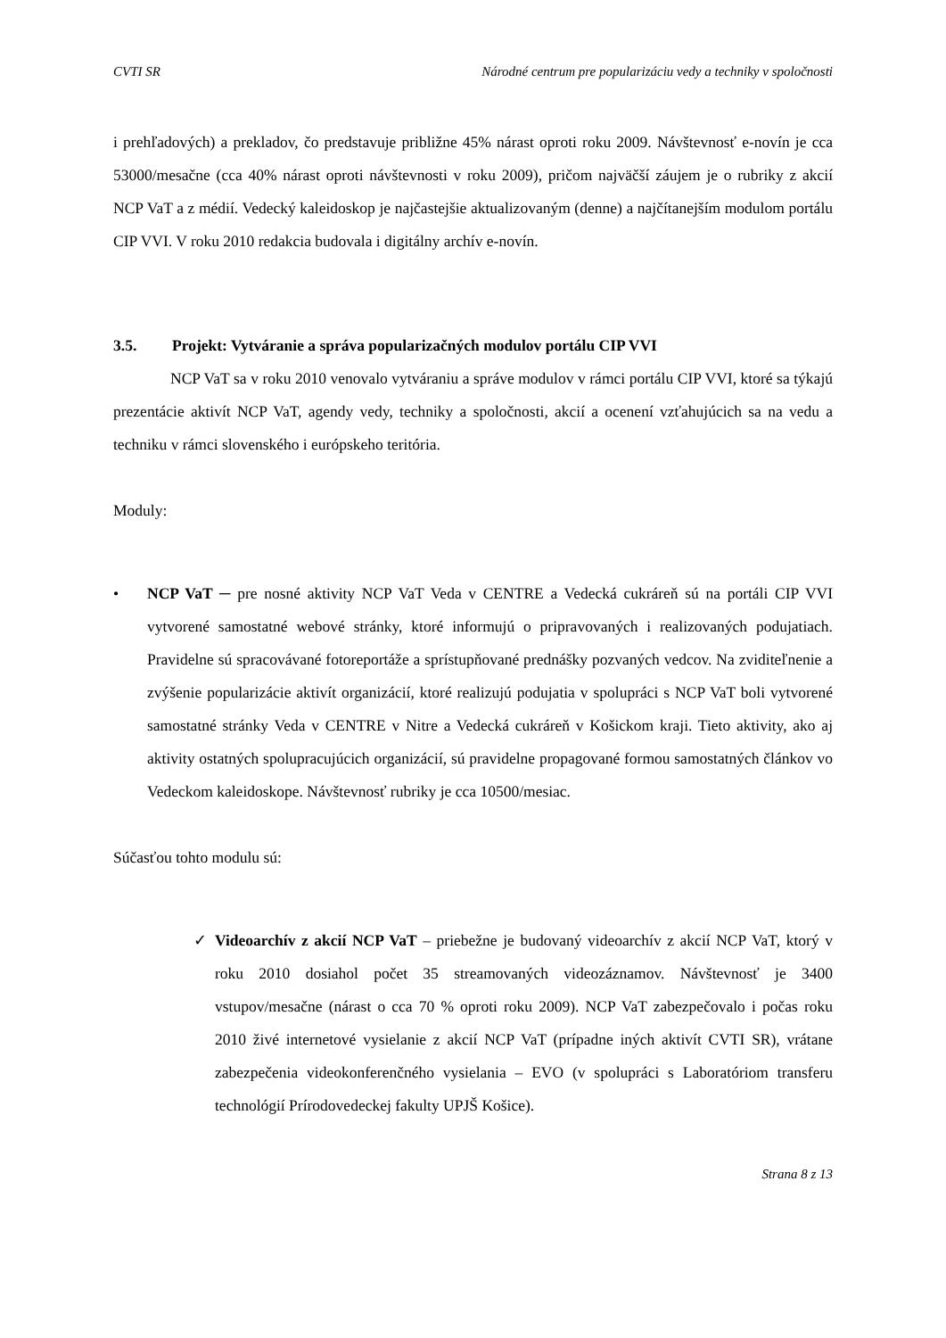CVTI SR Národné centrum pre popularizáciu vedy a techniky v spoločnosti
i prehľadových) a prekladov, čo predstavuje približne 45% nárast oproti roku 2009. Návštevnosť e-novín je cca 53000/mesačne (cca 40% nárast oproti návštevnosti v roku 2009), pričom najväčší záujem je o rubriky z akcií NCP VaT a z médií. Vedecký kaleidoskop je najčastejšie aktualizovaným (denne) a najčítanejším modulom portálu CIP VVI. V roku 2010 redakcia budovala i digitálny archív e-novín.
3.5. Projekt: Vytváranie a správa popularizačných modulov portálu CIP VVI
NCP VaT sa v roku 2010 venovalo vytváraniu a správe modulov v rámci portálu CIP VVI, ktoré sa týkajú prezentácie aktivít NCP VaT, agendy vedy, techniky a spoločnosti, akcií a ocenení vzťahujúcich sa na vedu a techniku v rámci slovenského i európskeho teritória.
Moduly:
• NCP VaT ─ pre nosné aktivity NCP VaT Veda v CENTRE a Vedecká cukráreň sú na portáli CIP VVI vytvorené samostatné webové stránky, ktoré informujú o pripravovaných i realizovaných podujatiach. Pravidelne sú spracovávané fotoreportáže a sprístupňované prednášky pozvaných vedcov. Na zviditeľnenie a zvýšenie popularizácie aktivít organizácií, ktoré realizujú podujatia v spolupráci s NCP VaT boli vytvorené samostatné stránky Veda v CENTRE v Nitre a Vedecká cukráreň v Košickom kraji. Tieto aktivity, ako aj aktivity ostatných spolupracujúcich organizácií, sú pravidelne propagované formou samostatných článkov vo Vedeckom kaleidoskope. Návštevnosť rubriky je cca 10500/mesiac.
Súčasťou tohto modulu sú:
✓ Videoarchív z akcií NCP VaT – priebežne je budovaný videoarchív z akcií NCP VaT, ktorý v roku 2010 dosiahol počet 35 streamovaných videozáznamov. Návštevnosť je 3400 vstupov/mesačne (nárast o cca 70 % oproti roku 2009). NCP VaT zabezpečovalo i počas roku 2010 živé internetové vysielanie z akcií NCP VaT (prípadne iných aktivít CVTI SR), vrátane zabezpečenia videokonferenčného vysielania – EVO (v spolupráci s Laboratóriom transferu technológií Prírodovedeckej fakulty UPJŠ Košice).
Strana 8 z 13